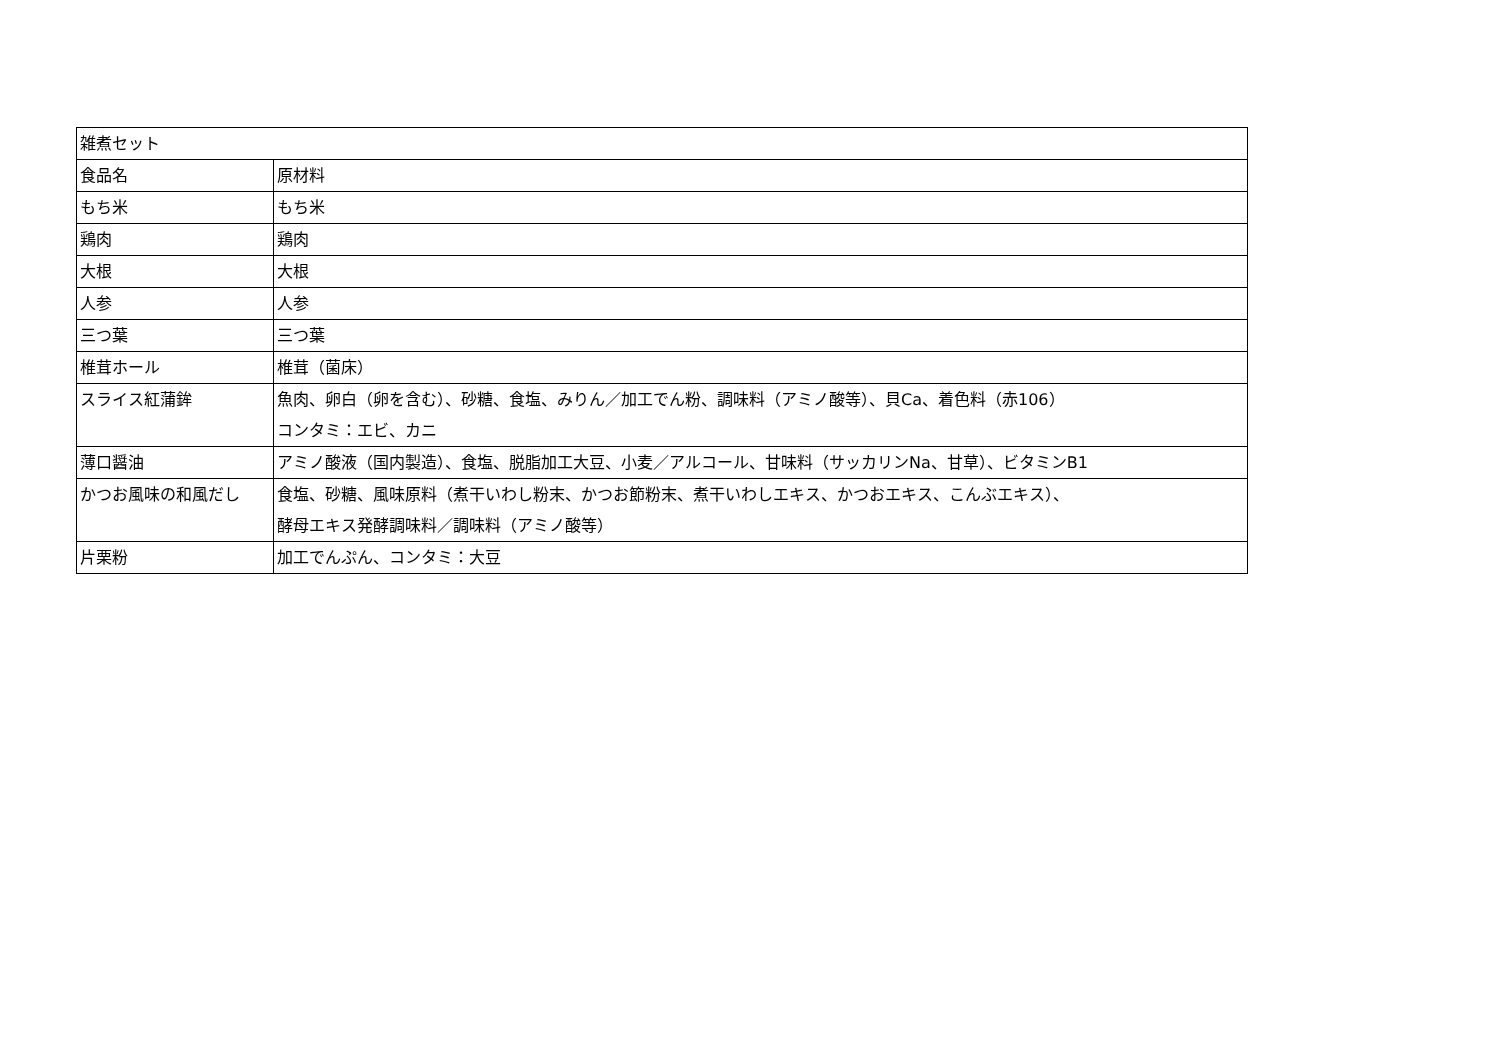| 雑煮セット | |
| 食品名 | 原材料 |
| もち米 | もち米 |
| 鶏肉 | 鶏肉 |
| 大根 | 大根 |
| 人参 | 人参 |
| 三つ葉 | 三つ葉 |
| 椎茸ホール | 椎茸（菌床） |
| スライス紅蒲鉾 | 魚肉、卵白（卵を含む）、砂糖、食塩、みりん／加工でん粉、調味料（アミノ酸等）、貝Ca、着色料（赤106） コンタミ：エビ、カニ |
| 薄口醤油 | アミノ酸液（国内製造）、食塩、脱脂加工大豆、小麦／アルコール、甘味料（サッカリンNa、甘草）、ビタミンB1 |
| かつお風味の和風だし | 食塩、砂糖、風味原料（煮干いわし粉末、かつお節粉末、煮干いわしエキス、かつおエキス、こんぶエキス）、 酵母エキス発酵調味料／調味料（アミノ酸等） |
| 片栗粉 | 加工でんぷん、コンタミ：大豆 |